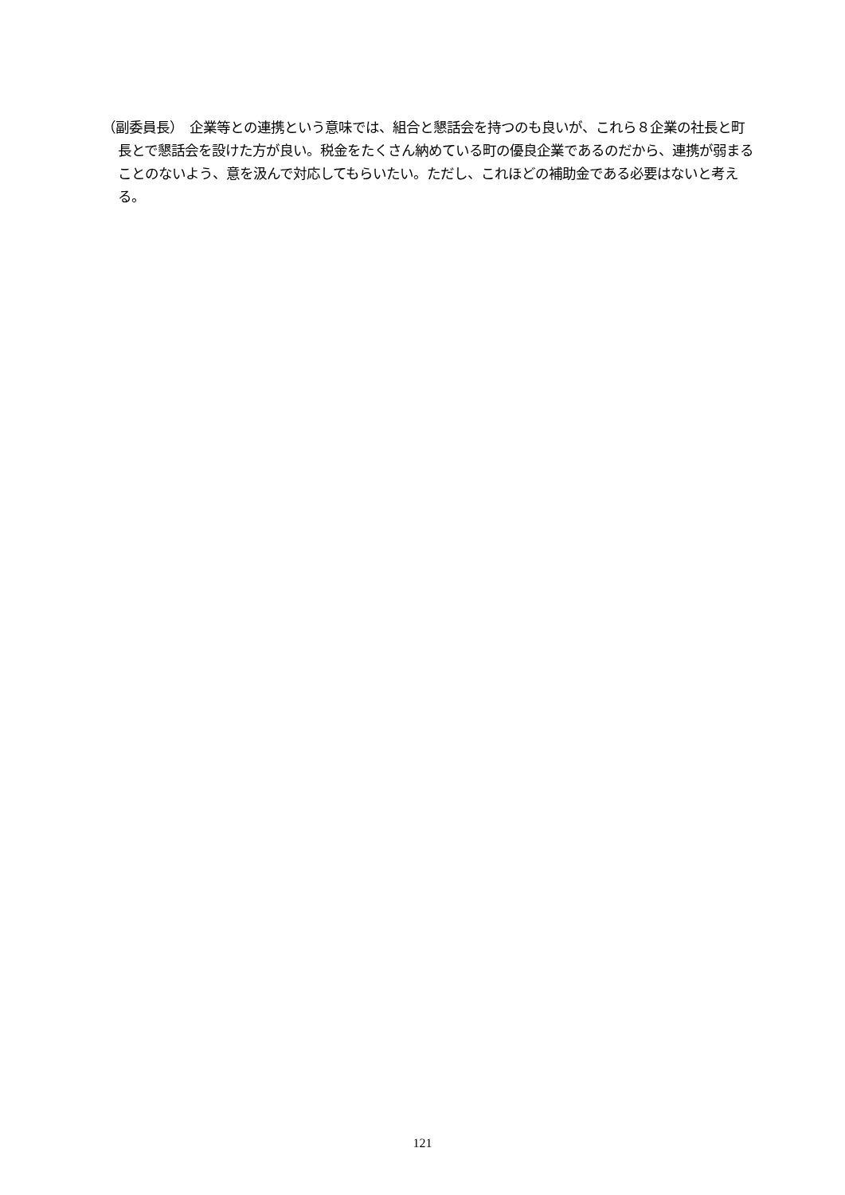（副委員長）　企業等との連携という意味では、組合と懇話会を持つのも良いが、これら８企業の社長と町長とで懇話会を設けた方が良い。税金をたくさん納めている町の優良企業であるのだから、連携が弱まることのないよう、意を汲んで対応してもらいたい。ただし、これほどの補助金である必要はないと考える。
121